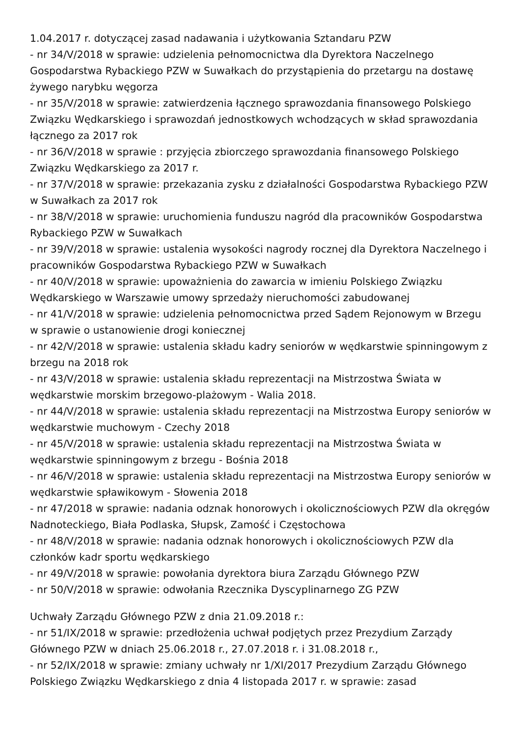1.04.2017 r. dotyczącej zasad nadawania i użytkowania Sztandaru PZW
- nr 34/V/2018 w sprawie: udzielenia pełnomocnictwa dla Dyrektora Naczelnego Gospodarstwa Rybackiego PZW w Suwałkach do przystąpienia do przetargu na dostawę żywego narybku węgorza
- nr 35/V/2018 w sprawie: zatwierdzenia łącznego sprawozdania finansowego Polskiego Związku Wędkarskiego i sprawozdań jednostkowych wchodzących w skład sprawozdania łącznego za 2017 rok
- nr 36/V/2018 w sprawie : przyjęcia zbiorczego sprawozdania finansowego Polskiego Związku Wędkarskiego za 2017 r.
- nr 37/V/2018 w sprawie: przekazania zysku z działalności Gospodarstwa Rybackiego PZW w Suwałkach za 2017 rok
- nr 38/V/2018 w sprawie: uruchomienia funduszu nagród dla pracowników Gospodarstwa Rybackiego PZW w Suwałkach
- nr 39/V/2018 w sprawie: ustalenia wysokości nagrody rocznej dla Dyrektora Naczelnego i pracowników Gospodarstwa Rybackiego PZW w Suwałkach
- nr 40/V/2018 w sprawie: upoważnienia do zawarcia w imieniu Polskiego Związku Wędkarskiego w Warszawie umowy sprzedaży nieruchomości zabudowanej
- nr 41/V/2018 w sprawie: udzielenia pełnomocnictwa przed Sądem Rejonowym w Brzegu w sprawie o ustanowienie drogi koniecznej
- nr 42/V/2018 w sprawie: ustalenia składu kadry seniorów w wędkarstwie spinningowym z brzegu na 2018 rok
- nr 43/V/2018 w sprawie: ustalenia składu reprezentacji na Mistrzostwa Świata w wędkarstwie morskim brzegowo-plażowym - Walia 2018.
- nr 44/V/2018 w sprawie: ustalenia składu reprezentacji na Mistrzostwa Europy seniorów w wędkarstwie muchowym - Czechy 2018
- nr 45/V/2018 w sprawie: ustalenia składu reprezentacji na Mistrzostwa Świata w wędkarstwie spinningowym z brzegu - Bośnia 2018
- nr 46/V/2018 w sprawie: ustalenia składu reprezentacji na Mistrzostwa Europy seniorów w wędkarstwie spławikowym - Słowenia 2018
- nr 47/2018 w sprawie: nadania odznak honorowych i okolicznościowych PZW dla okręgów Nadnoteckiego, Biała Podlaska, Słupsk, Zamość i Częstochowa
- nr 48/V/2018 w sprawie: nadania odznak honorowych i okolicznościowych PZW dla członków kadr sportu wędkarskiego
- nr 49/V/2018 w sprawie: powołania dyrektora biura Zarządu Głównego PZW
- nr 50/V/2018 w sprawie: odwołania Rzecznika Dyscyplinarnego ZG PZW
Uchwały Zarządu Głównego PZW z dnia 21.09.2018 r.:
- nr 51/IX/2018 w sprawie: przedłożenia uchwał podjętych przez Prezydium Zarządy Głównego PZW w dniach 25.06.2018 r., 27.07.2018 r. i 31.08.2018 r.,
- nr 52/IX/2018 w sprawie: zmiany uchwały nr 1/XI/2017 Prezydium Zarządu Głównego Polskiego Związku Wędkarskiego z dnia 4 listopada 2017 r. w sprawie: zasad